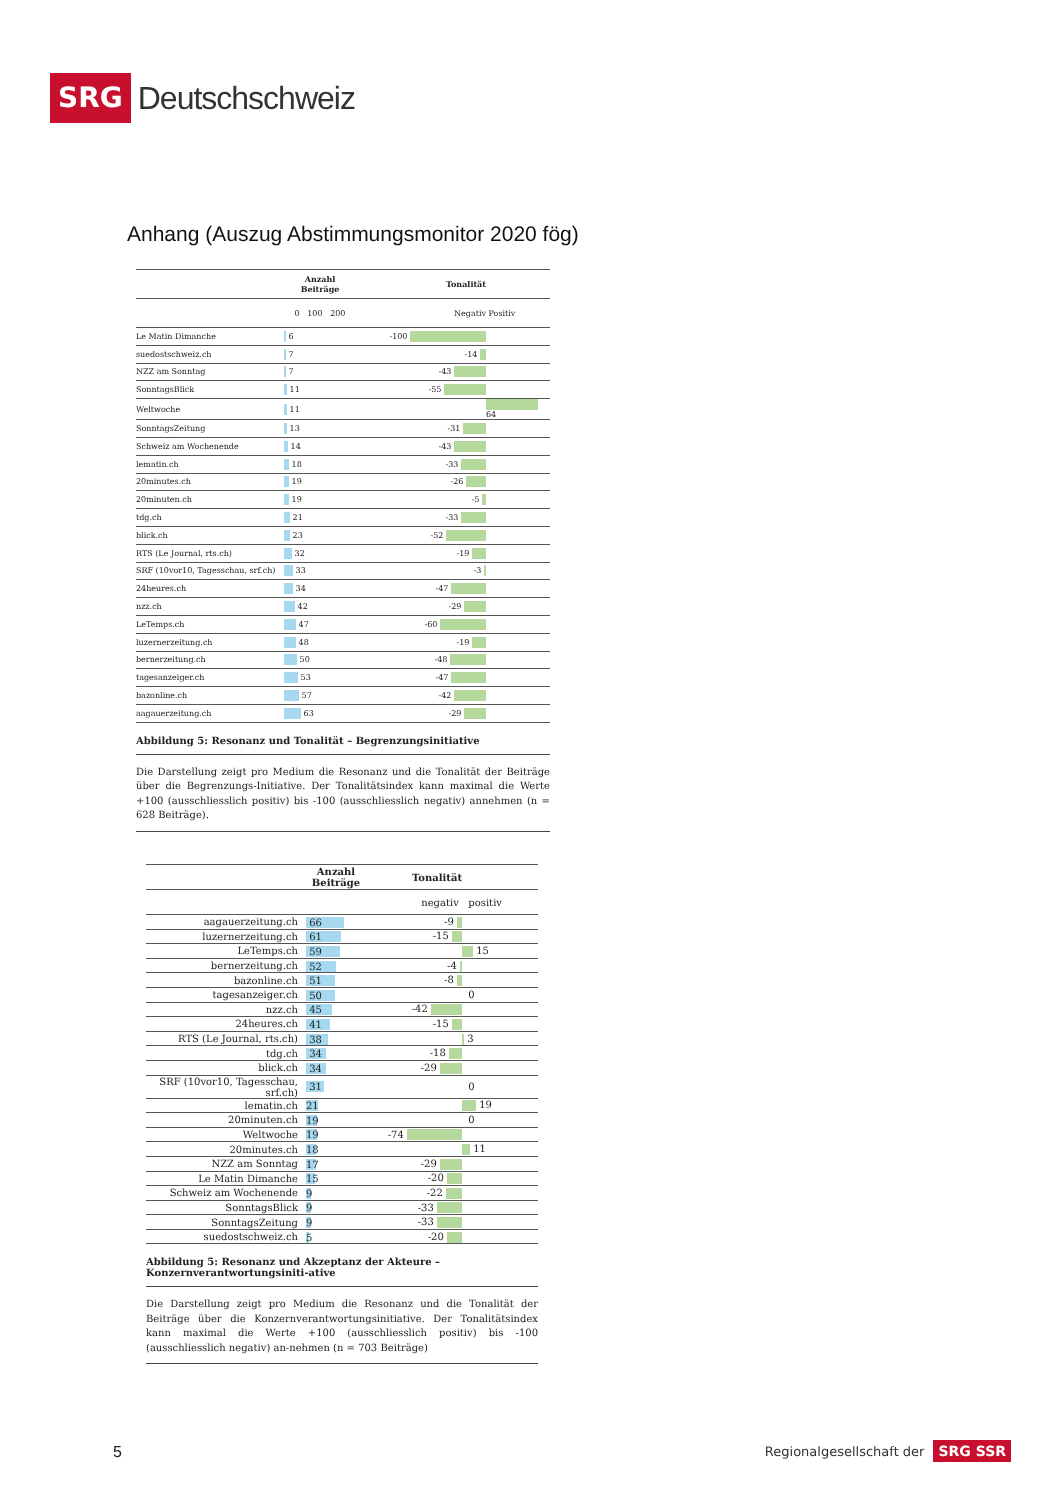SRG Deutschschweiz
Anhang (Auszug Abstimmungsmonitor 2020 fög)
| | Anzahl Beiträge | | Tonalität | |
| --- | --- | --- | --- | --- |
| | 0 100 200 | | Negativ | Positiv |
| Le Matin Dimanche | 6 | | -100 | |
| suedostschweiz.ch | 7 | | -14 | |
| NZZ am Sonntag | 7 | | -43 | |
| SonntagsBlick | 11 | | -55 | |
| Weltwoche | 11 | | | 64 |
| SonntagsZeitung | 13 | | -31 | |
| Schweiz am Wochenende | 14 | | -43 | |
| lematin.ch | 18 | | -33 | |
| 20minutes.ch | 19 | | -26 | |
| 20minuten.ch | 19 | | -5 | |
| tdg.ch | 21 | | -33 | |
| blick.ch | 23 | | -52 | |
| RTS (Le Journal, rts.ch) | 32 | | -19 | |
| SRF (10vor10, Tagesschau, srf.ch) | 33 | | -3 | |
| 24heures.ch | 34 | | -47 | |
| nzz.ch | 42 | | -29 | |
| LeTemps.ch | 47 | | -60 | |
| luzernerzeitung.ch | 48 | | -19 | |
| bernerzeitung.ch | 50 | | -48 | |
| tagesanzeiger.ch | 53 | | -47 | |
| bazonline.ch | 57 | | -42 | |
| aagauerzeitung.ch | 63 | | -29 | |
Abbildung 5: Resonanz und Tonalität – Begrenzungsinitiative
Die Darstellung zeigt pro Medium die Resonanz und die Tonalität der Beiträge über die Begrenzungs-Initiative. Der Tonalitätsindex kann maximal die Werte +100 (ausschliesslich positiv) bis -100 (ausschliesslich negativ) annehmen (n = 628 Beiträge).
| | Anzahl Beiträge | Tonalität | |
| --- | --- | --- | --- |
| | | negativ | positiv |
| aagauerzeitung.ch | 66 | -9 | |
| luzernerzeitung.ch | 61 | -15 | |
| LeTemps.ch | 59 | | 15 |
| bernerzeitung.ch | 52 | -4 | |
| bazonline.ch | 51 | -8 | |
| tagesanzeiger.ch | 50 | | 0 |
| nzz.ch | 45 | -42 | |
| 24heures.ch | 41 | -15 | |
| RTS (Le Journal, rts.ch) | 38 | | 3 |
| tdg.ch | 34 | -18 | |
| blick.ch | 34 | -29 | |
| SRF (10vor10, Tagesschau, srf.ch) | 31 | | 0 |
| lematin.ch | 21 | | 19 |
| 20minuten.ch | 19 | | 0 |
| Weltwoche | 19 | -74 | |
| 20minutes.ch | 18 | | 11 |
| NZZ am Sonntag | 17 | -29 | |
| Le Matin Dimanche | 15 | -20 | |
| Schweiz am Wochenende | 9 | -22 | |
| SonntagsBlick | 9 | -33 | |
| SonntagsZeitung | 9 | -33 | |
| suedostschweiz.ch | 5 | -20 | |
Abbildung 5: Resonanz und Akzeptanz der Akteure – Konzernverantwortungsiniti-ative
Die Darstellung zeigt pro Medium die Resonanz und die Tonalität der Beiträge über die Konzernverantwortungsinitiative. Der Tonalitätsindex kann maximal die Werte +100 (ausschliesslich positiv) bis -100 (ausschliesslich negativ) an-nehmen (n = 703 Beiträge)
5
Regionalgesellschaft der SRG SSR